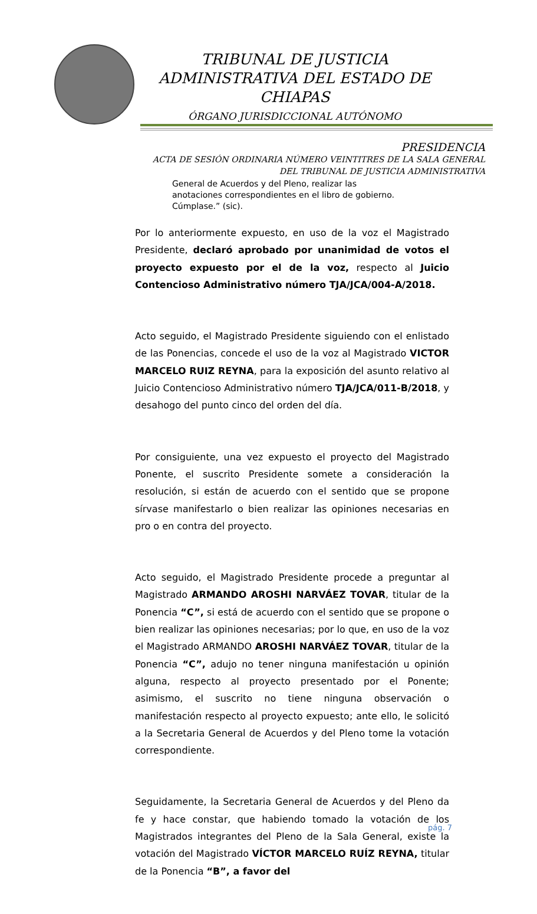TRIBUNAL DE JUSTICIA ADMINISTRATIVA DEL ESTADO DE CHIAPAS
ÓRGANO JURISDICCIONAL AUTÓNOMO
PRESIDENCIA
ACTA DE SESIÓN ORDINARIA NÚMERO VEINTITRES DE LA SALA GENERAL
DEL TRIBUNAL DE JUSTICIA ADMINISTRATIVA
General de Acuerdos y del Pleno, realizar las anotaciones correspondientes en el libro de gobierno. Cúmplase.” (sic).
Por lo anteriormente expuesto, en uso de la voz el Magistrado Presidente, declaró aprobado por unanimidad de votos el proyecto expuesto por el de la voz, respecto al Juicio Contencioso Administrativo número TJA/JCA/004-A/2018.
Acto seguido, el Magistrado Presidente siguiendo con el enlistado de las Ponencias, concede el uso de la voz al Magistrado VICTOR MARCELO RUIZ REYNA, para la exposición del asunto relativo al Juicio Contencioso Administrativo número TJA/JCA/011-B/2018, y desahogo del punto cinco del orden del día.
Por consiguiente, una vez expuesto el proyecto del Magistrado Ponente, el suscrito Presidente somete a consideración la resolución, si están de acuerdo con el sentido que se propone sírvase manifestarlo o bien realizar las opiniones necesarias en pro o en contra del proyecto.
Acto seguido, el Magistrado Presidente procede a preguntar al Magistrado ARMANDO AROSHI NARVÁEZ TOVAR, titular de la Ponencia “C”, si está de acuerdo con el sentido que se propone o bien realizar las opiniones necesarias; por lo que, en uso de la voz el Magistrado ARMANDO AROSHI NARVÁEZ TOVAR, titular de la Ponencia “C”, adujo no tener ninguna manifestación u opinión alguna, respecto al proyecto presentado por el Ponente; asimismo, el suscrito no tiene ninguna observación o manifestación respecto al proyecto expuesto; ante ello, le solicitó a la Secretaria General de Acuerdos y del Pleno tome la votación correspondiente.
Seguidamente, la Secretaria General de Acuerdos y del Pleno da fe y hace constar, que habiendo tomado la votación de los Magistrados integrantes del Pleno de la Sala General, existe la votación del Magistrado VÍCTOR MARCELO RUÍZ REYNA, titular de la Ponencia “B”, a favor del
pág. 7